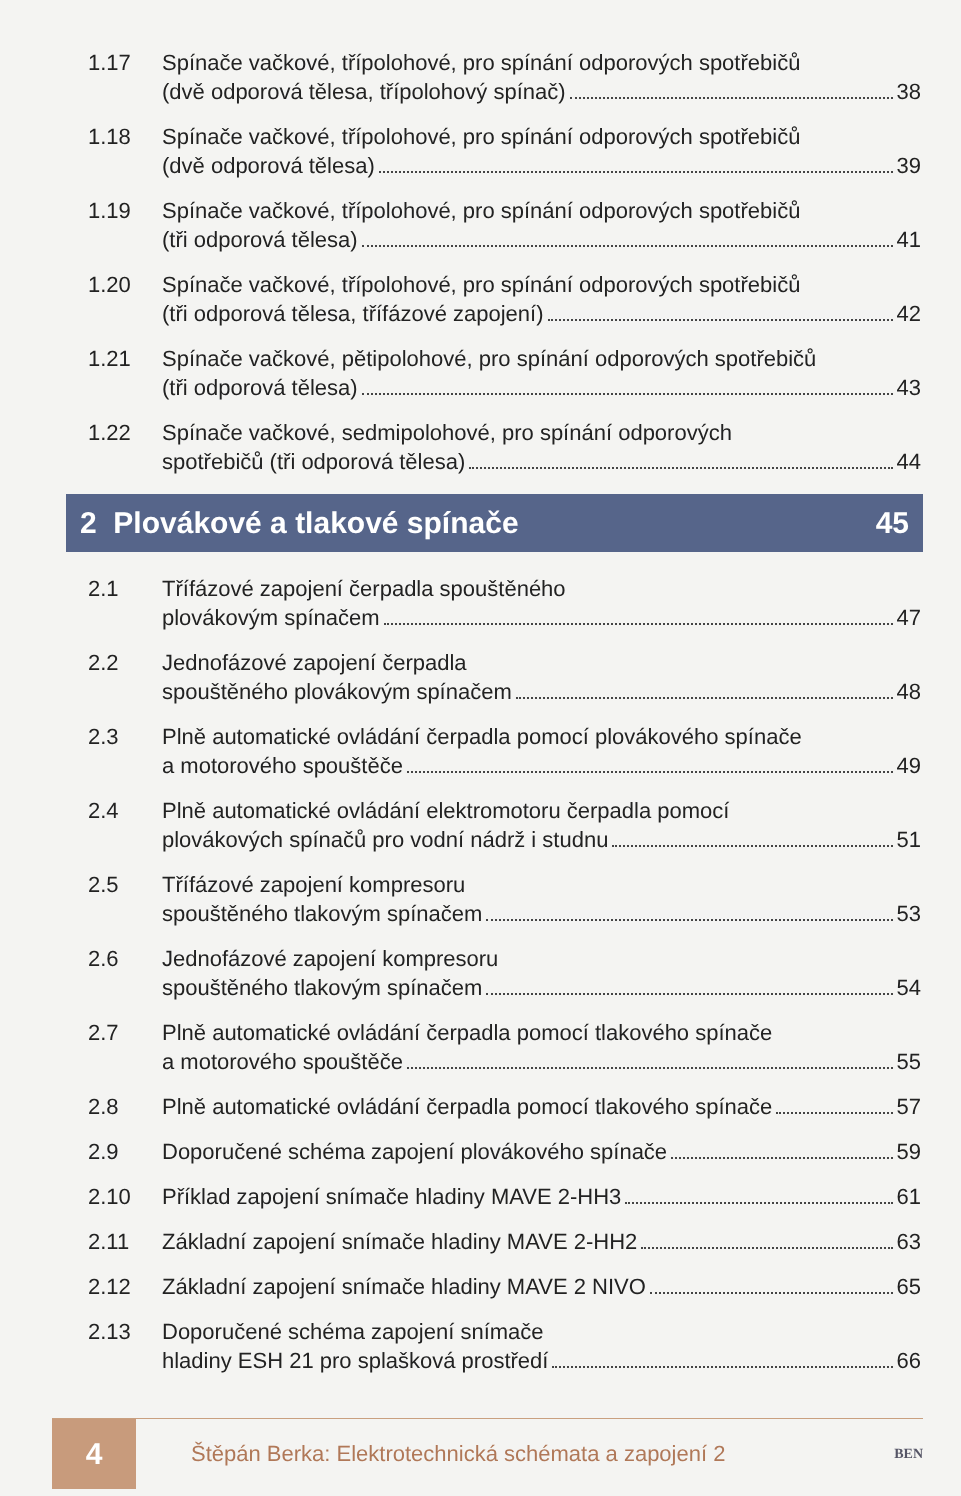1.17 Spínače vačkové, třípolohové, pro spínání odporových spotřebičů
(dvě odporová tělesa, třípolohový spínač) 38
1.18 Spínače vačkové, třípolohové, pro spínání odporových spotřebičů
(dvě odporová tělesa) 39
1.19 Spínače vačkové, třípolohové, pro spínání odporových spotřebičů
(tři odporová tělesa) 41
1.20 Spínače vačkové, třípolohové, pro spínání odporových spotřebičů
(tři odporová tělesa, třífázové zapojení) 42
1.21 Spínače vačkové, pětipolohové, pro spínání odporových spotřebičů
(tři odporová tělesa) 43
1.22 Spínače vačkové, sedmipolohové, pro spínání odporových
spotřebičů (tři odporová tělesa) 44
2 Plovákové a tlakové spínače 45
2.1 Třífázové zapojení čerpadla spouštěného
plovákovým spínačem 47
2.2 Jednofázové zapojení čerpadla
spouštěného plovákovým spínačem 48
2.3 Plně automatické ovládání čerpadla pomocí plovákového spínače
a motorového spouštěče 49
2.4 Plně automatické ovládání elektromotoru čerpadla pomocí
plovákových spínačů pro vodní nádrž i studnu 51
2.5 Třífázové zapojení kompresoru
spouštěného tlakovým spínačem 53
2.6 Jednofázové zapojení kompresoru
spouštěného tlakovým spínačem 54
2.7 Plně automatické ovládání čerpadla pomocí tlakového spínače
a motorového spouštěče 55
2.8 Plně automatické ovládání čerpadla pomocí tlakového spínače 57
2.9 Doporučené schéma zapojení plovákového spínače 59
2.10 Příklad zapojení snímače hladiny MAVE 2-HH3 61
2.11 Základní zapojení snímače hladiny MAVE 2-HH2 63
2.12 Základní zapojení snímače hladiny MAVE 2 NIVO 65
2.13 Doporučené schéma zapojení snímače
hladiny ESH 21 pro splašková prostředí 66
4
Štěpán Berka: Elektrotechnická schémata a zapojení 2
BEN